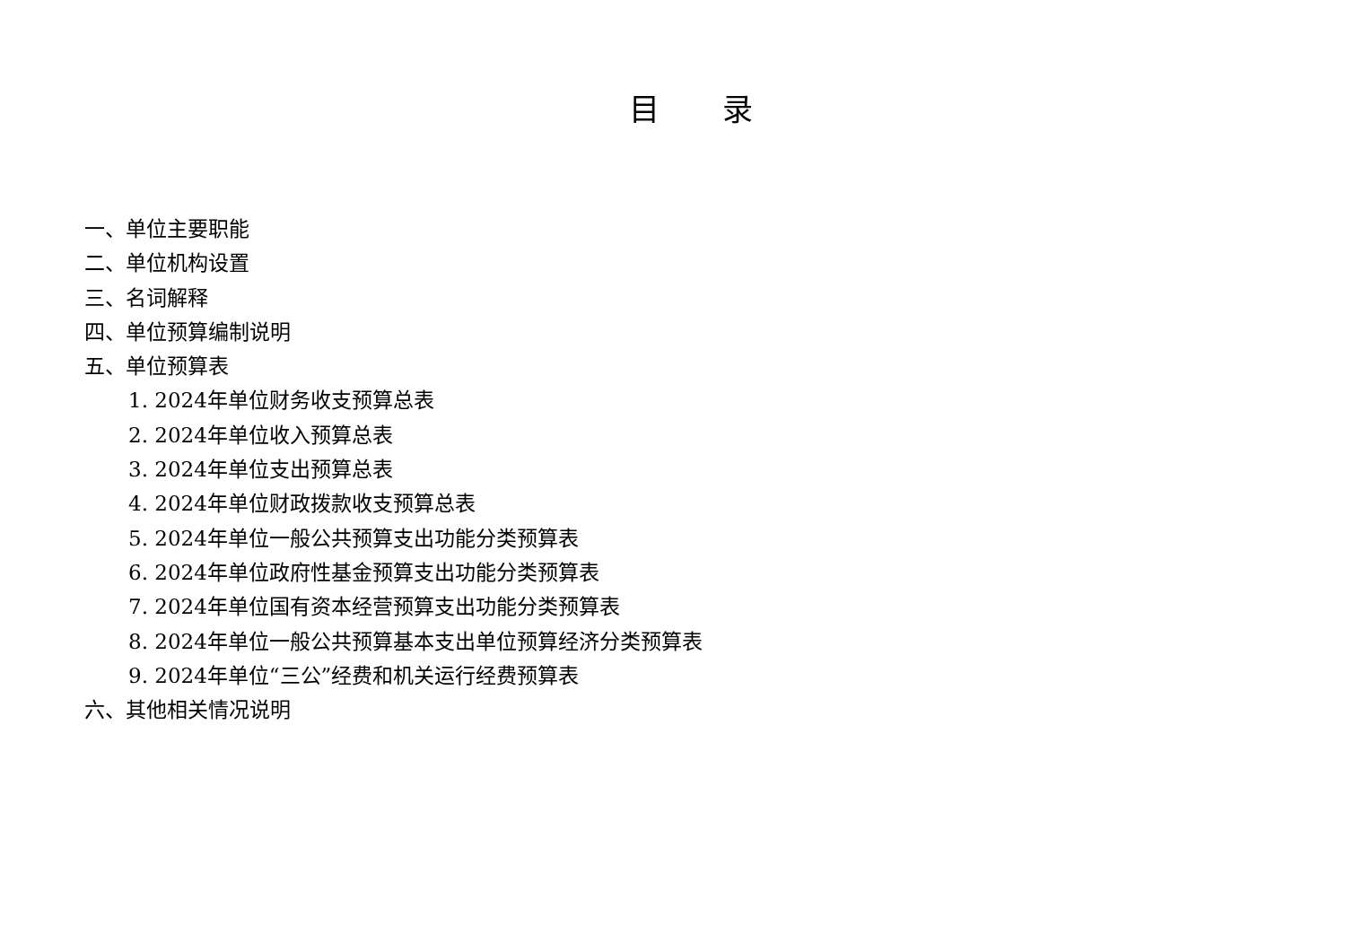目 录
一、单位主要职能
二、单位机构设置
三、名词解释
四、单位预算编制说明
五、单位预算表
1. 2024年单位财务收支预算总表
2. 2024年单位收入预算总表
3. 2024年单位支出预算总表
4. 2024年单位财政拨款收支预算总表
5. 2024年单位一般公共预算支出功能分类预算表
6. 2024年单位政府性基金预算支出功能分类预算表
7. 2024年单位国有资本经营预算支出功能分类预算表
8. 2024年单位一般公共预算基本支出单位预算经济分类预算表
9. 2024年单位“三公”经费和机关运行经费预算表
六、其他相关情况说明